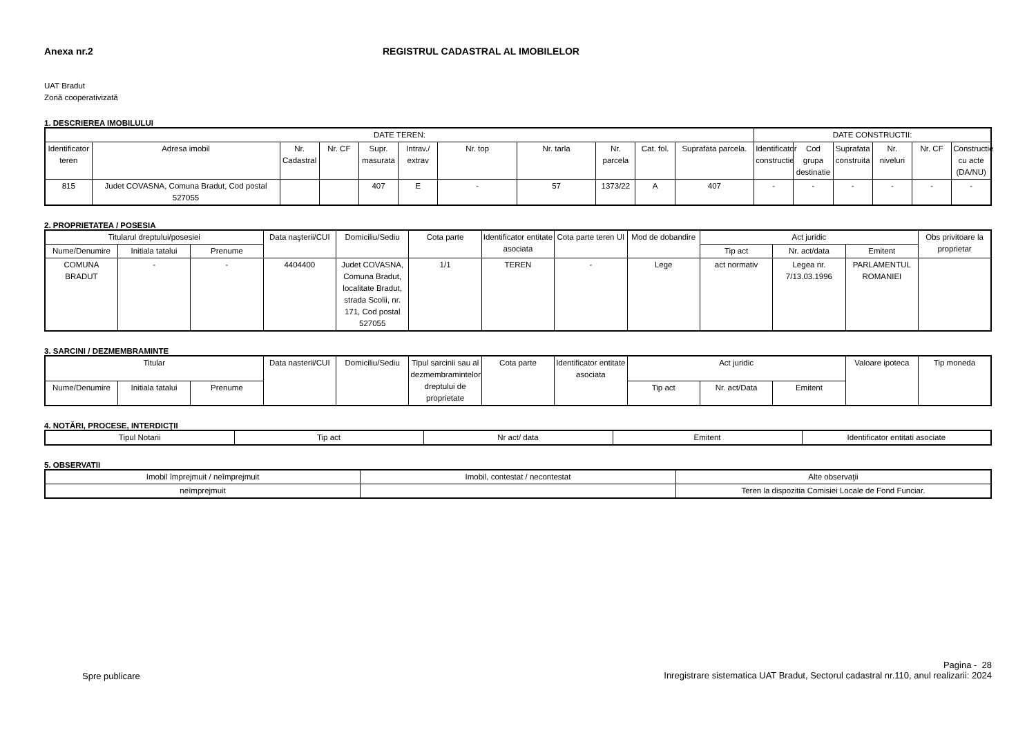Anexa nr.2 REGISTRUL CADASTRAL AL IMOBILELOR
UAT Bradut
Zonă cooperativizată
1. DESCRIEREA IMOBILULUI
| DATE TEREN: | | | | | | | | | | | DATE CONSTRUCTII: | | | | | |
| --- | --- | --- | --- | --- | --- | --- | --- | --- | --- | --- | --- | --- | --- | --- | --- | --- |
| Identificator teren | Adresa imobil | Nr. Cadastral | Nr. CF | Supr. masurata | Intrav./ extrav | Nr. top | Nr. tarla | Nr. parcela | Cat. fol. | Suprafata parcela. | Identificator constructie | Cod grupa destinatie | Suprafata construita | Nr. niveluri | Nr. CF | Constructie cu acte (DA/NU) |
| 815 | Judet COVASNA, Comuna Bradut, Cod postal 527055 | | | 407 | E | - | 57 | 1373/22 | A | 407 | - | - | - | - | - | - |
2. PROPRIETATEA / POSESIA
| Titularul dreptului/posesiei | | | Data naşterii/CUI | Domiciliu/Sediu | Cota parte | Identificator entitate asociata | Cota parte teren UI | Mod de dobandire | Act juridic | | | Obs privitoare la proprietar |
| --- | --- | --- | --- | --- | --- | --- | --- | --- | --- | --- | --- | --- |
| Nume/Denumire | Initiala tatalui | Prenume | | | | | | | Tip act | Nr. act/data | Emitent | |
| COMUNA BRADUT | - | - | 4404400 | Judet COVASNA, Comuna Bradut, localitate Bradut, strada Scolii, nr. 171, Cod postal 527055 | 1/1 | TEREN | - | Lege | act normativ | Legea nr. 7/13.03.1996 | PARLAMENTUL ROMANIEI | |
3. SARCINI / DEZMEMBRAMINTE
| Titular | | | Data nasterii/CUI | Domiciliu/Sediu | Tipul sarcinii sau al dezmembramintelor dreptului de proprietate | Cota parte | Identificator entitate asociata | Act juridic | | | Valoare ipoteca | Tip moneda |
| --- | --- | --- | --- | --- | --- | --- | --- | --- | --- | --- | --- | --- |
| Nume/Denumire | Initiala tatalui | Prenume | | | | | | Tip act | Nr. act/Data | Emitent | | |
4. NOTĂRI, PROCESE, INTERDICŢII
| Tipul Notarii | Tip act | Nr act/ data | Emitent | Identificator entitati asociate |
| --- | --- | --- | --- | --- |
5. OBSERVATII
| Imobil împrejmuit / neîmprejmuit | Imobil, contestat / necontestat | Alte observaţii |
| --- | --- | --- |
| neîmprejmuit | | Teren la dispozitia Comisiei Locale de Fond Funciar. |
Spre publicare
Pagina - 28
Inregistrare sistematica UAT Bradut, Sectorul cadastral nr.110, anul realizarii: 2024